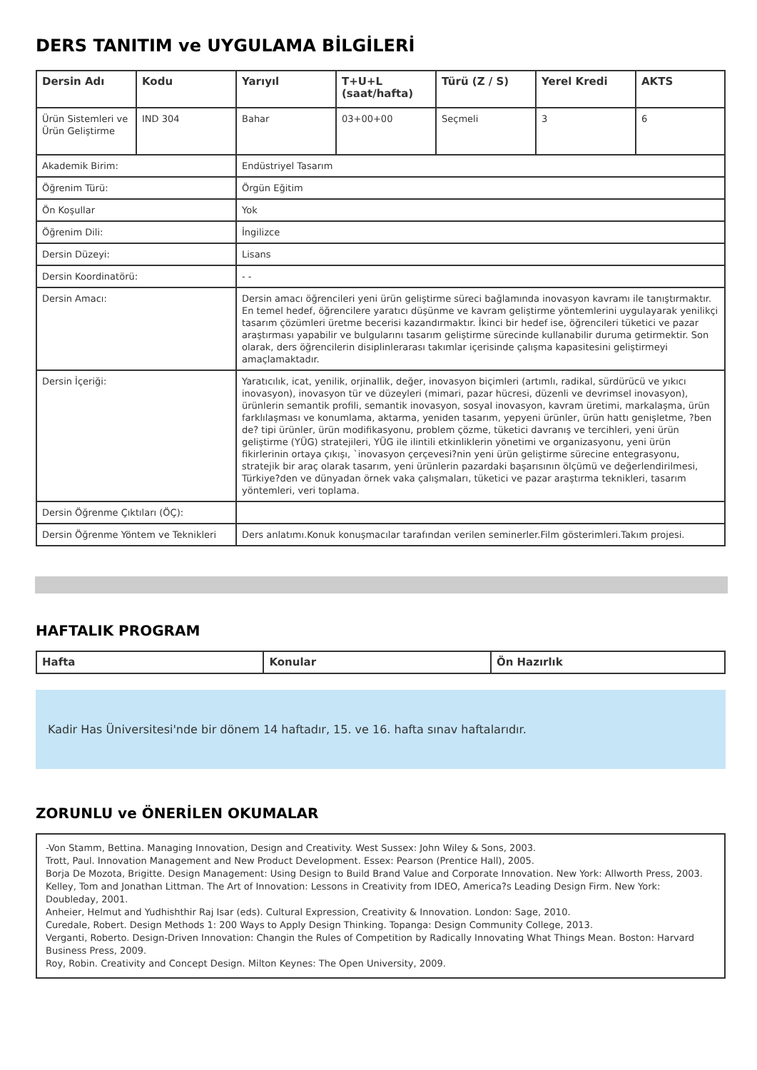DERS TANITIM ve UYGULAMA BİLGİLERİ
| Dersin Adı | Kodu | Yarıyıl | T+U+L (saat/hafta) | Türü (Z / S) | Yerel Kredi | AKTS |
| --- | --- | --- | --- | --- | --- | --- |
| Ürün Sistemleri ve Ürün Geliştirme | IND 304 | Bahar | 03+00+00 | Seçmeli | 3 | 6 |
| Akademik Birim: | | Endüstriyel Tasarım | | | | |
| Öğrenim Türü: | | Örgün Eğitim | | | | |
| Ön Koşullar | | Yok | | | | |
| Öğrenim Dili: | | İngilizce | | | | |
| Dersin Düzeyi: | | Lisans | | | | |
| Dersin Koordinatörü: | | - - | | | | |
| Dersin Amacı: | | Dersin amacı öğrencileri yeni ürün geliştirme süreci bağlamında inovasyon kavramı ile tanıştırmaktır. En temel hedef, öğrencilere yaratıcı düşünme ve kavram geliştirme yöntemlerini uygulayarak yenilikçi tasarım çözümleri üretme becerisi kazandırmaktır. İkinci bir hedef ise, öğrencileri tüketici ve pazar araştırması yapabilir ve bulgularını tasarım geliştirme sürecinde kullanabilir duruma getirmektir. Son olarak, ders öğrencilerin disiplinlerarası takımlar içerisinde çalışma kapasitesini geliştirmeyi amaçlamaktadır. | | | | |
| Dersin İçeriği: | | Yaratıcılık, icat, yenilik, orjinallik, değer, inovasyon biçimleri (artımlı, radikal, sürdürücü ve yıkıcı inovasyon), inovasyon tür ve düzeyleri (mimari, pazar hücresi, düzenli ve devrimsel inovasyon), ürünlerin semantik profili, semantik inovasyon, sosyal inovasyon, kavram üretimi, markalaşma, ürün farklılaşması ve konumlama, aktarma, yeniden tasarım, yepyeni ürünler, ürün hattı genişletme, ?ben de? tipi ürünler, ürün modifikasyonu, problem çözme, tüketici davranış ve tercihleri, yeni ürün geliştirme (YÜG) stratejileri, YÜG ile ilintili etkinliklerin yönetimi ve organizasyonu, yeni ürün fikirlerinin ortaya çıkışı, `inovasyon çerçevesi?nin yeni ürün geliştirme sürecine entegrasyonu, stratejik bir araç olarak tasarım, yeni ürünlerin pazardaki başarısının ölçümü ve değerlendirilmesi, Türkiye?den ve dünyadan örnek vaka çalışmaları, tüketici ve pazar araştırma teknikleri, tasarım yöntemleri, veri toplama. | | | | |
| Dersin Öğrenme Çıktıları (ÖÇ): | | | | | | |
| Dersin Öğrenme Yöntem ve Teknikleri | | Ders anlatımı.Konuk konuşmacılar tarafından verilen seminerler.Film gösterimleri.Takım projesi. | | | | |
HAFTALIK PROGRAM
| Hafta | Konular | Ön Hazırlık |
| --- | --- | --- |
Kadir Has Üniversitesi'nde bir dönem 14 haftadır, 15. ve 16. hafta sınav haftalarıdır.
ZORUNLU ve ÖNERİLEN OKUMALAR
-Von Stamm, Bettina. Managing Innovation, Design and Creativity. West Sussex: John Wiley & Sons, 2003.
Trott, Paul. Innovation Management and New Product Development. Essex: Pearson (Prentice Hall), 2005.
Borja De Mozota, Brigitte. Design Management: Using Design to Build Brand Value and Corporate Innovation. New York: Allworth Press, 2003.
Kelley, Tom and Jonathan Littman. The Art of Innovation: Lessons in Creativity from IDEO, America?s Leading Design Firm. New York: Doubleday, 2001.
Anheier, Helmut and Yudhishthir Raj Isar (eds). Cultural Expression, Creativity & Innovation. London: Sage, 2010.
Curedale, Robert. Design Methods 1: 200 Ways to Apply Design Thinking. Topanga: Design Community College, 2013.
Verganti, Roberto. Design-Driven Innovation: Changin the Rules of Competition by Radically Innovating What Things Mean. Boston: Harvard Business Press, 2009.
Roy, Robin. Creativity and Concept Design. Milton Keynes: The Open University, 2009.